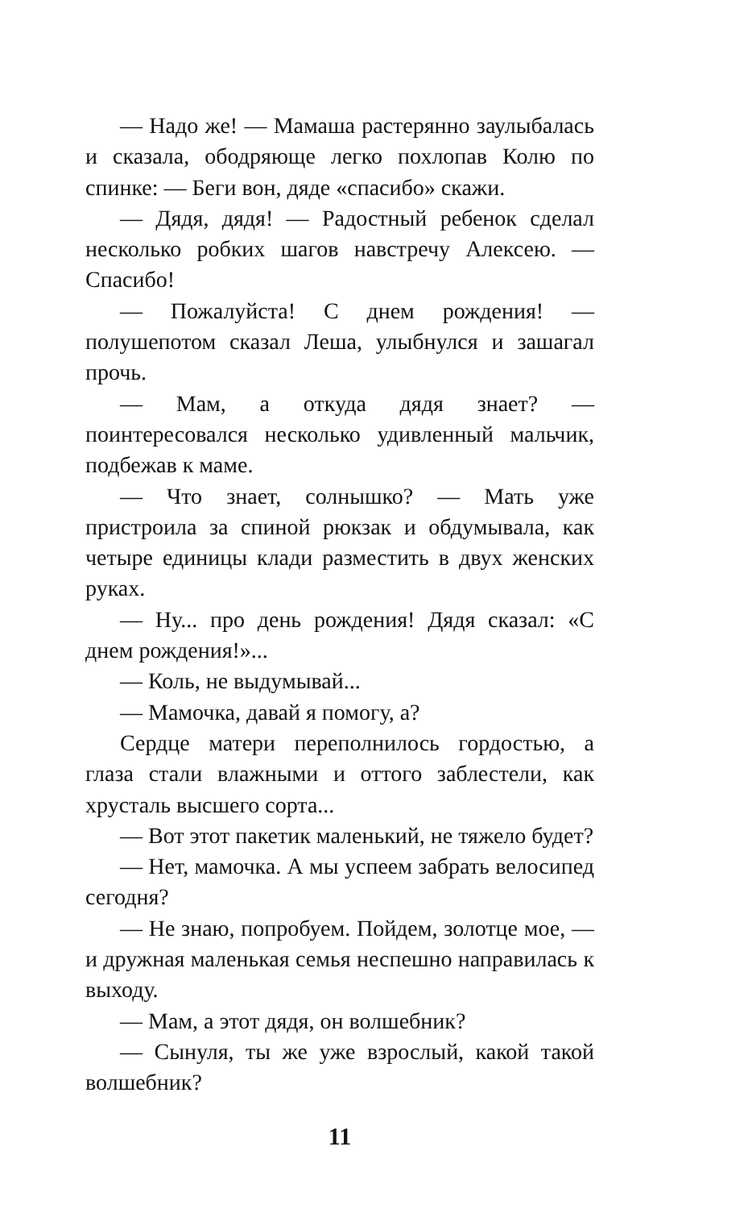— Надо же! — Мамаша растерянно заулыбалась и сказала, ободряюще легко похлопав Колю по спинке: — Беги вон, дяде «спасибо» скажи.
— Дядя, дядя! — Радостный ребенок сделал несколько робких шагов навстречу Алексею. — Спасибо!
— Пожалуйста! С днем рождения! — полушепотом сказал Леша, улыбнулся и зашагал прочь.
— Мам, а откуда дядя знает? — поинтересовался несколько удивленный мальчик, подбежав к маме.
— Что знает, солнышко? — Мать уже пристроила за спиной рюкзак и обдумывала, как четыре единицы клади разместить в двух женских руках.
— Ну... про день рождения! Дядя сказал: «С днем рождения!»...
— Коль, не выдумывай...
— Мамочка, давай я помогу, а?
Сердце матери переполнилось гордостью, а глаза стали влажными и оттого заблестели, как хрусталь высшего сорта...
— Вот этот пакетик маленький, не тяжело будет?
— Нет, мамочка. А мы успеем забрать велосипед сегодня?
— Не знаю, попробуем. Пойдем, золотце мое, — и дружная маленькая семья неспешно направилась к выходу.
— Мам, а этот дядя, он волшебник?
— Сынуля, ты же уже взрослый, какой такой волшебник?
11